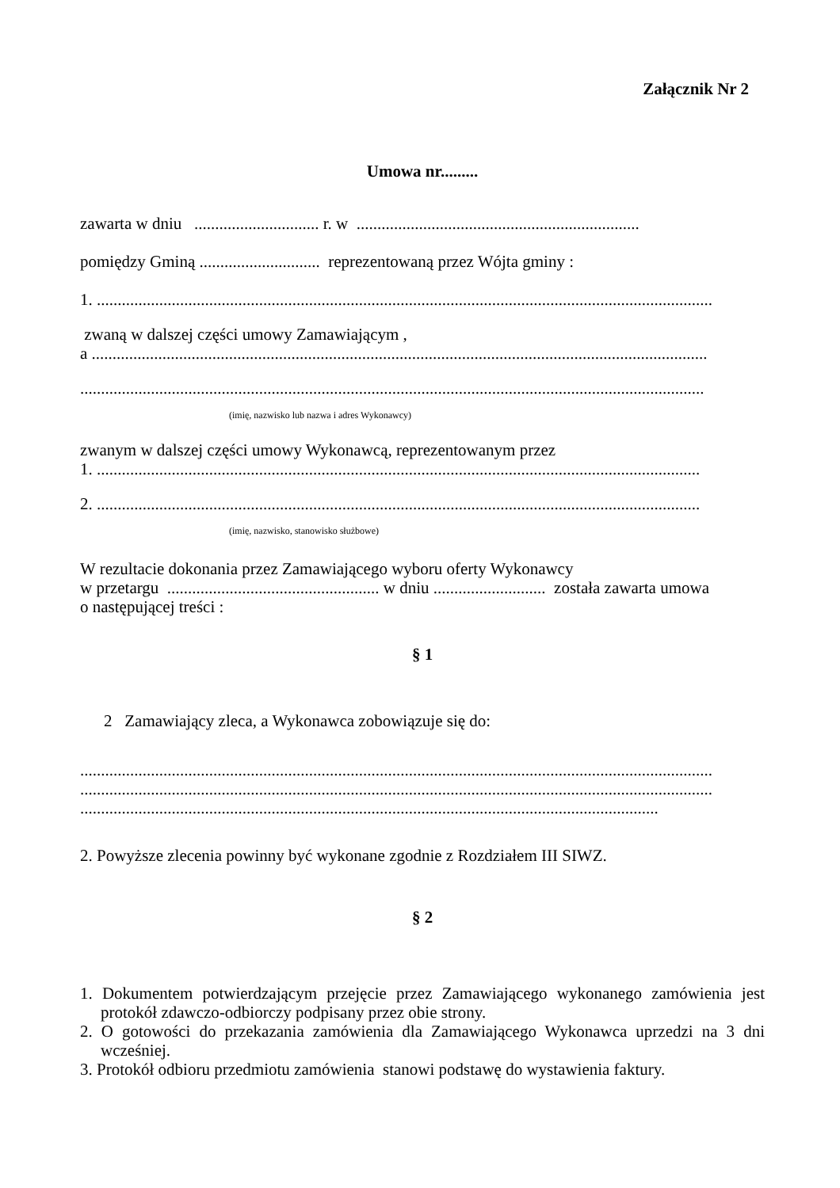Załącznik Nr 2
Umowa nr.........
zawarta w dniu .............................. r. w ....................................................................
pomiędzy Gminą ............................. reprezentowaną przez Wójta gminy :
1. ....................................................................................................................................................
zwaną w dalszej części umowy Zamawiającym ,
a ....................................................................................................................................................
......................................................................................................................................................
(imię, nazwisko lub nazwa i adres Wykonawcy)
zwanym w dalszej części umowy Wykonawcą, reprezentowanym przez
1. .................................................................................................................................................
2. .................................................................................................................................................
(imię, nazwisko, stanowisko służbowe)
W rezultacie dokonania przez Zamawiającego wyboru oferty Wykonawcy
w przetargu ................................................... w dniu ........................... została zawarta umowa
o następującej treści :
§ 1
2 Zamawiający zleca, a Wykonawca zobowiązuje się do:
........................................................................................................................................................
........................................................................................................................................................
...........................................................................................................................................
2. Powyższe zlecenia powinny być wykonane zgodnie z Rozdziałem III SIWZ.
§ 2
1. Dokumentem potwierdzającym przejęcie przez Zamawiającego wykonanego zamówienia jest protokół zdawczo-odbiorczy podpisany przez obie strony.
2. O gotowości do przekazania zamówienia dla Zamawiającego Wykonawca uprzedzi na 3 dni wcześniej.
3. Protokół odbioru przedmiotu zamówienia stanowi podstawę do wystawienia faktury.